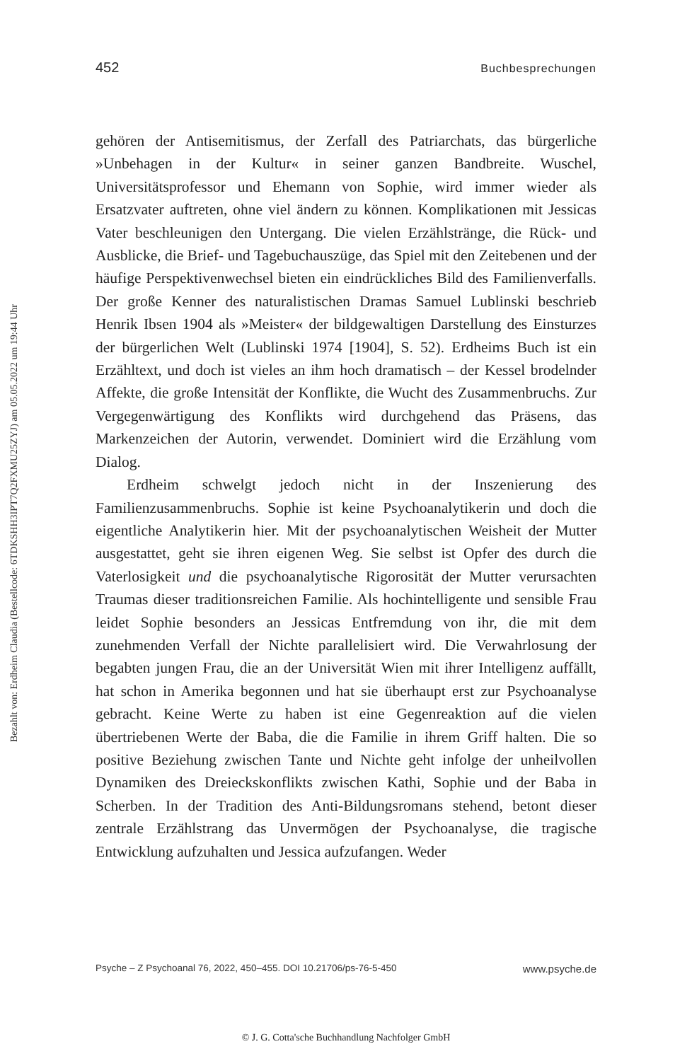452 Buchbesprechungen
Bezahlt von: Erdheim Claudia (Bestellcode: 6TDKSHH3IPT7Q2FXMU25ZYJ) am 05.05.2022 um 19:44 Uhr
gehören der Antisemitismus, der Zerfall des Patriarchats, das bürgerliche »Unbehagen in der Kultur« in seiner ganzen Bandbreite. Wuschel, Universitätsprofessor und Ehemann von Sophie, wird immer wieder als Ersatzvater auftreten, ohne viel ändern zu können. Komplikationen mit Jessicas Vater beschleunigen den Untergang. Die vielen Erzählstränge, die Rück- und Ausblicke, die Brief- und Tagebuchauszüge, das Spiel mit den Zeitebenen und der häufige Perspektivenwechsel bieten ein eindrückliches Bild des Familienverfalls. Der große Kenner des naturalistischen Dramas Samuel Lublinski beschrieb Henrik Ibsen 1904 als »Meister« der bildgewaltigen Darstellung des Einsturzes der bürgerlichen Welt (Lublinski 1974 [1904], S. 52). Erdheims Buch ist ein Erzähltext, und doch ist vieles an ihm hoch dramatisch – der Kessel brodelnder Affekte, die große Intensität der Konflikte, die Wucht des Zusammenbruchs. Zur Vergegenwärtigung des Konflikts wird durchgehend das Präsens, das Markenzeichen der Autorin, verwendet. Dominiert wird die Erzählung vom Dialog.
Erdheim schwelgt jedoch nicht in der Inszenierung des Familienzusammenbruchs. Sophie ist keine Psychoanalytikerin und doch die eigentliche Analytikerin hier. Mit der psychoanalytischen Weisheit der Mutter ausgestattet, geht sie ihren eigenen Weg. Sie selbst ist Opfer des durch die Vaterlosigkeit und die psychoanalytische Rigorosität der Mutter verursachten Traumas dieser traditionsreichen Familie. Als hochintelligente und sensible Frau leidet Sophie besonders an Jessicas Entfremdung von ihr, die mit dem zunehmenden Verfall der Nichte parallelisiert wird. Die Verwahrlosung der begabten jungen Frau, die an der Universität Wien mit ihrer Intelligenz auffällt, hat schon in Amerika begonnen und hat sie überhaupt erst zur Psychoanalyse gebracht. Keine Werte zu haben ist eine Gegenreaktion auf die vielen übertriebenen Werte der Baba, die die Familie in ihrem Griff halten. Die so positive Beziehung zwischen Tante und Nichte geht infolge der unheilvollen Dynamiken des Dreieckskonflikts zwischen Kathi, Sophie und der Baba in Scherben. In der Tradition des Anti-Bildungsromans stehend, betont dieser zentrale Erzählstrang das Unvermögen der Psychoanalyse, die tragische Entwicklung aufzuhalten und Jessica aufzufangen. Weder
Psyche – Z Psychoanal 76, 2022, 450–455. DOI 10.21706/ps-76-5-450 www.psyche.de
© J. G. Cotta'sche Buchhandlung Nachfolger GmbH